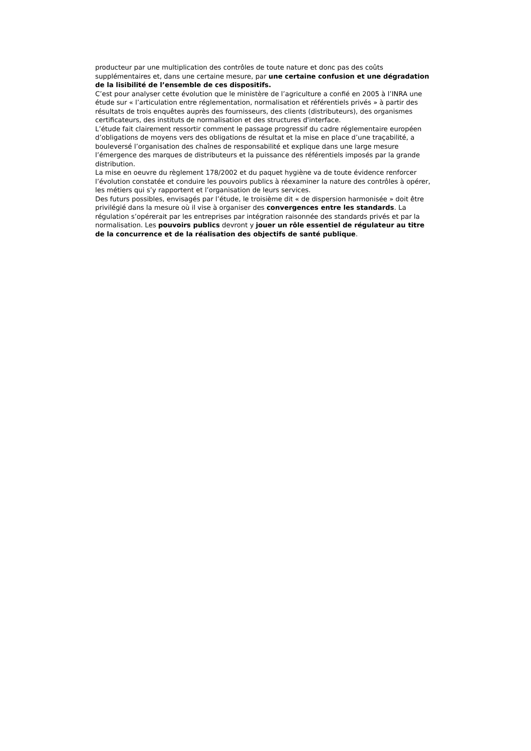producteur par une multiplication des contrôles de toute nature et donc pas des coûts supplémentaires et, dans une certaine mesure, par une certaine confusion et une dégradation de la lisibilité de l’ensemble de ces dispositifs.
C’est pour analyser cette évolution que le ministère de l’agriculture a confié en 2005 à l’INRA une étude sur « l’articulation entre réglementation, normalisation et référentiels privés » à partir des résultats de trois enquêtes auprès des fournisseurs, des clients (distributeurs), des organismes certificateurs, des instituts de normalisation et des structures d'interface.
L’étude fait clairement ressortir comment le passage progressif du cadre réglementaire européen d’obligations de moyens vers des obligations de résultat et la mise en place d’une traçabilité, a bouleversé l’organisation des chaînes de responsabilité et explique dans une large mesure l’émergence des marques de distributeurs et la puissance des référentiels imposés par la grande distribution.
La mise en oeuvre du règlement 178/2002 et du paquet hygiène va de toute évidence renforcer l’évolution constatée et conduire les pouvoirs publics à réexaminer la nature des contrôles à opérer, les métiers qui s’y rapportent et l’organisation de leurs services.
Des futurs possibles, envisagés par l’étude, le troisième dit « de dispersion harmonisée » doit être privilégié dans la mesure où il vise à organiser des convergences entre les standards. La régulation s’opérerait par les entreprises par intégration raisonnée des standards privés et par la normalisation. Les pouvoirs publics devront y jouer un rôle essentiel de régulateur au titre de la concurrence et de la réalisation des objectifs de santé publique.